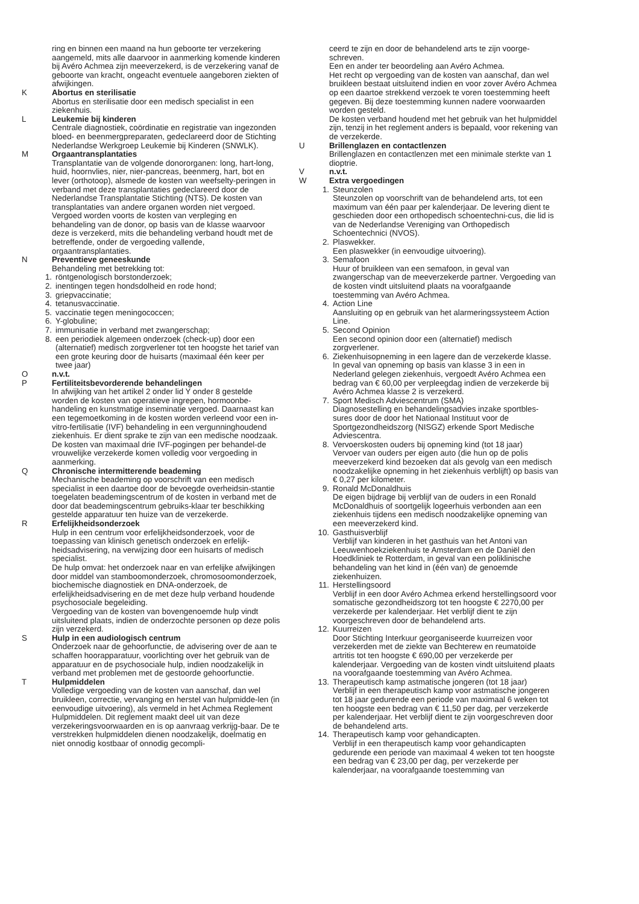ring en binnen een maand na hun geboorte ter verzekering aangemeld, mits alle daarvoor in aanmerking komende kinderen bij Avéro Achmea zijn meeverzekerd, is de verzekering vanaf de geboorte van kracht, ongeacht eventuele aangeboren ziekten of afwijkingen.
K Abortus en sterilisatie
Abortus en sterilisatie door een medisch specialist in een ziekenhuis.
L Leukemie bij kinderen
Centrale diagnostiek, coördinatie en registratie van ingezonden bloed- en beenmergpreparaten, gedeclareerd door de Stichting Nederlandse Werkgroep Leukemie bij Kinderen (SNWLK).
M Orgaantransplantaties
Transplantatie van de volgende donororganen: long, hart-long, huid, hoornvlies, nier, nier-pancreas, beenmerg, hart, bot en lever (orthotoop), alsmede de kosten van weefselty-peringen in verband met deze transplantaties gedeclareerd door de Nederlandse Transplantatie Stichting (NTS). De kosten van transplantaties van andere organen worden niet vergoed. Vergoed worden voorts de kosten van verpleging en behandeling van de donor, op basis van de klasse waarvoor deze is verzekerd, mits die behandeling verband houdt met de betreffende, onder de vergoeding vallende, orgaantransplantaties.
N Preventieve geneeskunde
Behandeling met betrekking tot:
1. röntgenologisch borstonderzoek;
2. inentingen tegen hondsdolheid en rode hond;
3. griepvaccinatie;
4. tetanusvaccinatie.
5. vaccinatie tegen meningococcen;
6. Y-globuline;
7. immunisatie in verband met zwangerschap;
8. een periodiek algemeen onderzoek (check-up) door een (alternatief) medisch zorgverlener tot ten hoogste het tarief van een grote keuring door de huisarts (maximaal één keer per twee jaar)
O n.v.t.
P Fertiliteitsbevorderende behandelingen
In afwijking van het artikel 2 onder lid Y onder 8 gestelde worden de kosten van operatieve ingrepen, hormoonbe-handeling en kunstmatige inseminatie vergoed. Daarnaast kan een tegemoetkoming in de kosten worden verleend voor een in-vitro-fertilisatie (IVF) behandeling in een vergunninghoudend ziekenhuis. Er dient sprake te zijn van een medische noodzaak.
De kosten van maximaal drie IVF-pogingen per behandel-de vrouwelijke verzekerde komen volledig voor vergoeding in aanmerking.
Q Chronische intermitterende beademing
Mechanische beademing op voorschrift van een medisch specialist in een daartoe door de bevoegde overheidsin-stantie toegelaten beademingscentrum of de kosten in verband met de door dat beademingscentrum gebruiks-klaar ter beschikking gestelde apparatuur ten huize van de verzekerde.
R Erfelijkheidsonderzoek
Hulp in een centrum voor erfelijkheidsonderzoek, voor de toepassing van klinisch genetisch onderzoek en erfelijk-heidsadvisering, na verwijzing door een huisarts of medisch specialist.
De hulp omvat: het onderzoek naar en van erfelijke afwijkingen door middel van stamboomonderzoek, chromosoomonderzoek, biochemische diagnostiek en DNA-onderzoek, de erfelijkheidsadvisering en de met deze hulp verband houdende psychosociale begeleiding.
Vergoeding van de kosten van bovengenoemde hulp vindt uitsluitend plaats, indien de onderzochte personen op deze polis zijn verzekerd.
S Hulp in een audiologisch centrum
Onderzoek naar de gehoorfunctie, de advisering over de aan te schaffen hoorapparatuur, voorlichting over het gebruik van de apparatuur en de psychosociale hulp, indien noodzakelijk in verband met problemen met de gestoorde gehoorfunctie.
T Hulpmiddelen
Volledige vergoeding van de kosten van aanschaf, dan wel bruikleen, correctie, vervanging en herstel van hulpmidde-len (in eenvoudige uitvoering), als vermeld in het Achmea Reglement Hulpmiddelen. Dit reglement maakt deel uit van deze verzekeringsvoorwaarden en is op aanvraag verkrijg-baar. De te verstrekken hulpmiddelen dienen noodzakelijk, doelmatig en niet onnodig kostbaar of onnodig gecompli-
ceerd te zijn en door de behandelend arts te zijn voorge-schreven.
Een en ander ter beoordeling aan Avéro Achmea.
Het recht op vergoeding van de kosten van aanschaf, dan wel bruikleen bestaat uitsluitend indien en voor zover Avéro Achmea op een daartoe strekkend verzoek te voren toestemming heeft gegeven. Bij deze toestemming kunnen nadere voorwaarden worden gesteld.
De kosten verband houdend met het gebruik van het hulpmiddel zijn, tenzij in het reglement anders is bepaald, voor rekening van de verzekerde.
U Brillenglazen en contactlenzen
Brillenglazen en contactlenzen met een minimale sterkte van 1 dioptrie.
V n.v.t.
W Extra vergoedingen
1. Steunzolen
Steunzolen op voorschrift van de behandelend arts, tot een maximum van één paar per kalenderjaar. De levering dient te geschieden door een orthopedisch schoentechni-cus, die lid is van de Nederlandse Vereniging van Orthopedisch Schoentechnici (NVOS).
2. Plaswekker.
Een plaswekker (in eenvoudige uitvoering).
3. Semafoon
Huur of bruikleen van een semafoon, in geval van zwangerschap van de meeverzekerde partner. Vergoeding van de kosten vindt uitsluitend plaats na voorafgaande toestemming van Avéro Achmea.
4. Action Line
Aansluiting op en gebruik van het alarmeringssysteem Action Line.
5. Second Opinion
Een second opinion door een (alternatief) medisch zorgverlener.
6. Ziekenhuisopneming in een lagere dan de verzekerde klasse.
In geval van opneming op basis van klasse 3 in een in Nederland gelegen ziekenhuis, vergoedt Avéro Achmea een bedrag van € 60,00 per verpleegdag indien de verzekerde bij Avéro Achmea klasse 2 is verzekerd.
7. Sport Medisch Adviescentrum (SMA)
Diagnosestelling en behandelingsadvies inzake sportbles-sures door de door het Nationaal Instituut voor de Sportgezondheidszorg (NISGZ) erkende Sport Medische Adviescentra.
8. Vervoerskosten ouders bij opneming kind (tot 18 jaar)
Vervoer van ouders per eigen auto (die hun op de polis meeverzekerd kind bezoeken dat als gevolg van een medisch noodzakelijke opneming in het ziekenhuis verblijft) op basis van € 0,27 per kilometer.
9. Ronald McDonaldhuis
De eigen bijdrage bij verblijf van de ouders in een Ronald McDonaldhuis of soortgelijk logeerhuis verbonden aan een ziekenhuis tijdens een medisch noodzakelijke opneming van een meeverzekerd kind.
10. Gasthuisverblijf
Verblijf van kinderen in het gasthuis van het Antoni van Leeuwenhoekziekenhuis te Amsterdam en de Daniël den Hoedkliniek te Rotterdam, in geval van een poliklinische behandeling van het kind in (één van) de genoemde ziekenhuizen.
11. Herstellingsoord
Verblijf in een door Avéro Achmea erkend herstellingsoord voor somatische gezondheidszorg tot ten hoogste € 2270,00 per verzekerde per kalenderjaar. Het verblijf dient te zijn voorgeschreven door de behandelend arts.
12. Kuurreizen
Door Stichting Interkuur georganiseerde kuurreizen voor verzekerden met de ziekte van Bechterew en reumatoïde artritis tot ten hoogste € 690,00 per verzekerde per kalenderjaar. Vergoeding van de kosten vindt uitsluitend plaats na voorafgaande toestemming van Avéro Achmea.
13. Therapeutisch kamp astmatische jongeren (tot 18 jaar)
Verblijf in een therapeutisch kamp voor astmatische jongeren tot 18 jaar gedurende een periode van maximaal 6 weken tot ten hoogste een bedrag van € 11,50 per dag, per verzekerde per kalenderjaar. Het verblijf dient te zijn voorgeschreven door de behandelend arts.
14. Therapeutisch kamp voor gehandicapten.
Verblijf in een therapeutisch kamp voor gehandicapten gedurende een periode van maximaal 4 weken tot ten hoogste een bedrag van € 23,00 per dag, per verzekerde per kalenderjaar, na voorafgaande toestemming van